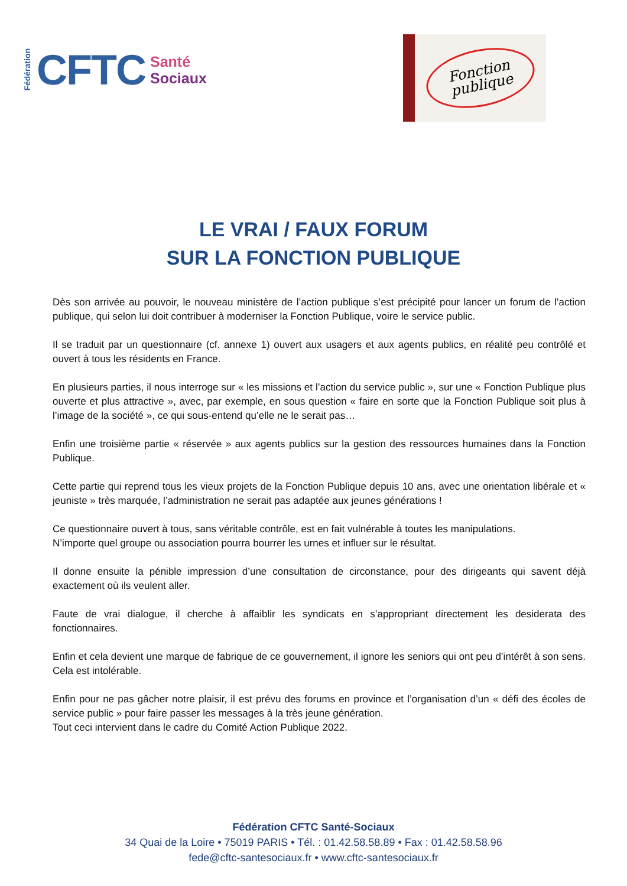Fédération CFTC
Santé
Sociaux
Fonction
publique
LE VRAI / FAUX FORUM
SUR LA FONCTION PUBLIQUE
Dès son arrivée au pouvoir, le nouveau ministère de l’action publique s’est précipité pour lancer un forum de l’action publique, qui selon lui doit contribuer à moderniser la Fonction Publique, voire le service public.
Il se traduit par un questionnaire (cf. annexe 1) ouvert aux usagers et aux agents publics, en réalité peu contrôlé et ouvert à tous les résidents en France.
En plusieurs parties, il nous interroge sur « les missions et l’action du service public », sur une « Fonction Publique plus ouverte et plus attractive », avec, par exemple, en sous question « faire en sorte que la Fonction Publique soit plus à l’image de la société », ce qui sous-entend qu’elle ne le serait pas…
Enfin une troisième partie « réservée » aux agents publics sur la gestion des ressources humaines dans la Fonction Publique.
Cette partie qui reprend tous les vieux projets de la Fonction Publique depuis 10 ans, avec une orientation libérale et « jeuniste » très marquée, l’administration ne serait pas adaptée aux jeunes générations !
Ce questionnaire ouvert à tous, sans véritable contrôle, est en fait vulnérable à toutes les manipulations.
N’importe quel groupe ou association pourra bourrer les urnes et influer sur le résultat.
Il donne ensuite la pénible impression d’une consultation de circonstance, pour des dirigeants qui savent déjà exactement où ils veulent aller.
Faute de vrai dialogue, il cherche à affaiblir les syndicats en s’appropriant directement les desiderata des fonctionnaires.
Enfin et cela devient une marque de fabrique de ce gouvernement, il ignore les seniors qui ont peu d’intérêt à son sens. Cela est intolérable.
Enfin pour ne pas gâcher notre plaisir, il est prévu des forums en province et l’organisation d’un « défi des écoles de service public » pour faire passer les messages à la très jeune génération.
Tout ceci intervient dans le cadre du Comité Action Publique 2022.
Fédération CFTC Santé-Sociaux
34 Quai de la Loire • 75019 PARIS • Tél. : 01.42.58.58.89 • Fax : 01.42.58.58.96
fede@cftc-santesociaux.fr • www.cftc-santesociaux.fr